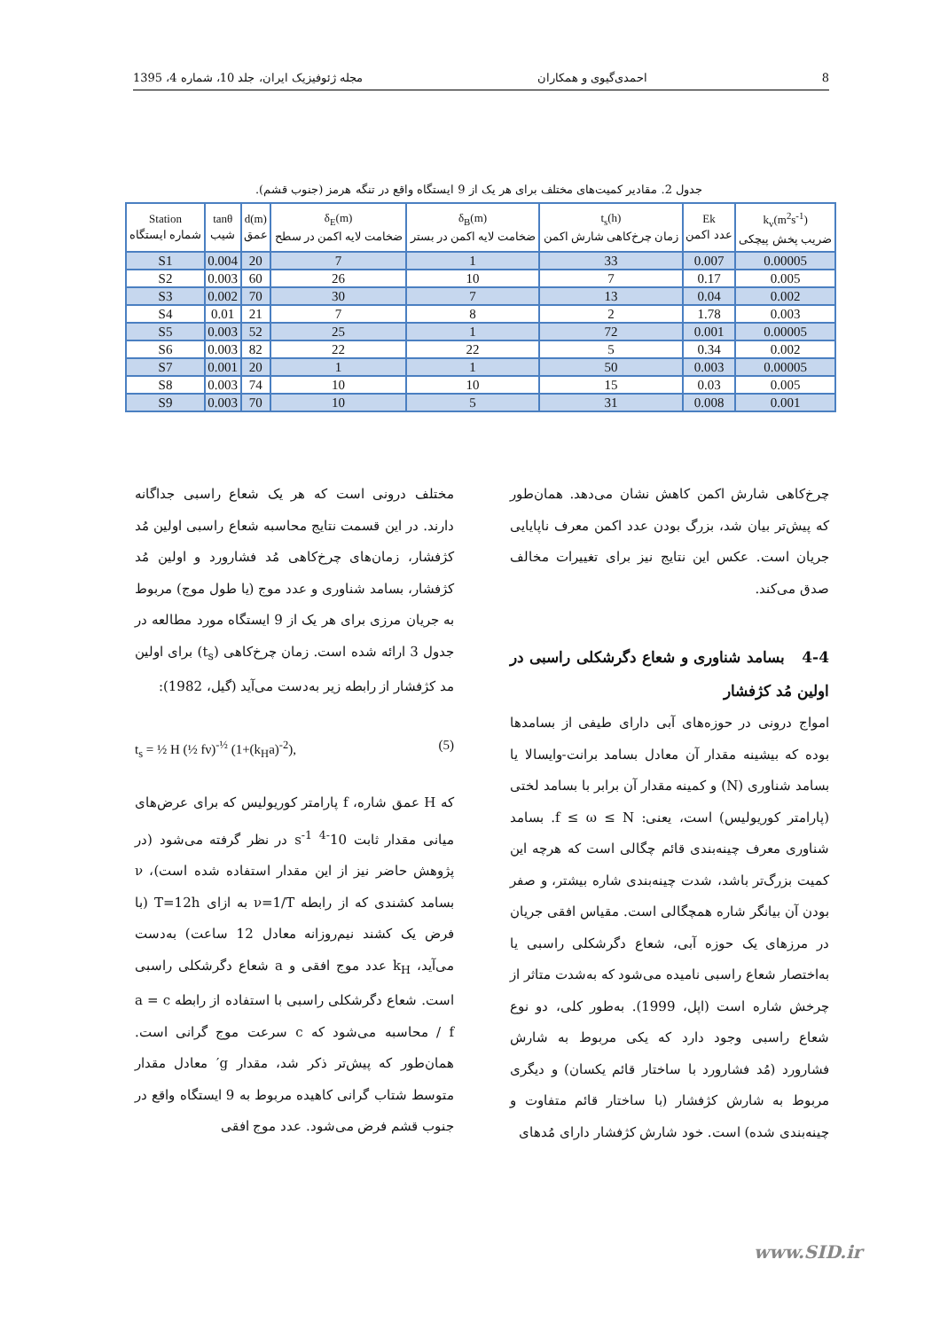8 احمدی‌گیوی و همکاران مجله ژئوفیزیک ایران، جلد 10، شماره 4، 1395
جدول 2. مقادیر کمیت‌های مختلف برای هر یک از 9 ایستگاه واقع در تنگه هرمز (جنوب قشم).
| Station شماره ایستگاه | tanθ شیب | d(m) عمق | δ<sub>E</sub>(m) ضخامت لایه اکمن در سطح | δ<sub>B</sub>(m) ضخامت لایه اکمن در بستر | t<sub>s</sub>(h) زمان چرخ‌کاهی شارش اکمن | Ek عدد اکمن | k<sub>v</sub>(m<sup>2</sup>s<sup>-1</sup>) ضریب پخش پیچکی |
| --- | --- | --- | --- | --- | --- | --- | --- |
| S1 | 0.004 | 20 | 7 | 1 | 33 | 0.007 | 0.00005 |
| S2 | 0.003 | 60 | 26 | 10 | 7 | 0.17 | 0.005 |
| S3 | 0.002 | 70 | 30 | 7 | 13 | 0.04 | 0.002 |
| S4 | 0.01 | 21 | 7 | 8 | 2 | 1.78 | 0.003 |
| S5 | 0.003 | 52 | 25 | 1 | 72 | 0.001 | 0.00005 |
| S6 | 0.003 | 82 | 22 | 22 | 5 | 0.34 | 0.002 |
| S7 | 0.001 | 20 | 1 | 1 | 50 | 0.003 | 0.00005 |
| S8 | 0.003 | 74 | 10 | 10 | 15 | 0.03 | 0.005 |
| S9 | 0.003 | 70 | 10 | 5 | 31 | 0.008 | 0.001 |
چرخ‌کاهی شارش اکمن کاهش نشان می‌دهد. همان‌طور که پیش‌تر بیان شد، بزرگ بودن عدد اکمن معرف ناپایایی جریان است. عکس این نتایج نیز برای تغییرات مخالف صدق می‌کند.
4-4 بسامد شناوری و شعاع دگرشکلی راسبی در اولین مُد کژفشار
امواج درونی در حوزه‌های آبی دارای طیفی از بسامدها بوده که بیشینه مقدار آن معادل بسامد برانت-وایسالا یا بسامد شناوری (N) و کمینه مقدار آن برابر با بسامد لختی (پارامتر کوریولیس) است، یعنی: f ≤ ω ≤ N. بسامد شناوری معرف چینه‌بندی قائم چگالی است که هرچه این کمیت بزرگ‌تر باشد، شدت چینه‌بندی شاره بیشتر، و صفر بودن آن بیانگر شاره همچگالی است. مقیاس افقی جریان در مرزهای یک حوزه آبی، شعاع دگرشکلی راسبی یا به‌اختصار شعاع راسبی نامیده می‌شود که به‌شدت متاثر از چرخش شاره است (اپل، 1999). به‌طور کلی، دو نوع شعاع راسبی وجود دارد که یکی مربوط به شارش فشارورد (مُد فشارورد با ساختار قائم یکسان) و دیگری مربوط به شارش کژفشار (با ساختار قائم متفاوت و چینه‌بندی شده) است. خود شارش کژفشار دارای مُدهای
مختلف درونی است که هر یک شعاع راسبی جداگانه دارند. در این قسمت نتایج محاسبه شعاع راسبی اولین مُد کژفشار، زمان‌های چرخ‌کاهی مُد فشارورد و اولین مُد کژفشار، بسامد شناوری و عدد موج (یا طول موج) مربوط به جریان مرزی برای هر یک از 9 ایستگاه مورد مطالعه در جدول 3 ارائه شده است. زمان چرخ‌کاهی (t<sub>s</sub>) برای اولین مد کژفشار از رابطه زیر به‌دست می‌آید (گیل، 1982):
t<sub>s</sub> = ½ H (½ fν)<sup>-½</sup> (1+(k<sub>H</sub>a)<sup>-2</sup>), (5)
که H عمق شاره، f پارامتر کوریولیس که برای عرض‌های میانی مقدار ثابت 10<sup>-4</sup> s<sup>-1</sup> در نظر گرفته می‌شود (در پژوهش حاضر نیز از این مقدار استفاده شده است)، ν بسامد کشندی که از رابطه ν=1/T به ازای T=12h (با فرض یک کشند نیم‌روزانه معادل 12 ساعت) به‌دست می‌آید، k<sub>H</sub> عدد موج افقی و a شعاع دگرشکلی راسبی است. شعاع دگرشکلی راسبی با استفاده از رابطه a = c / f محاسبه می‌شود که c سرعت موج گرانی است. همان‌طور که پیش‌تر ذکر شد، مقدار g′ معادل مقدار متوسط شتاب گرانی کاهیده مربوط به 9 ایستگاه واقع در جنوب قشم فرض می‌شود. عدد موج افقی
www.SID.ir